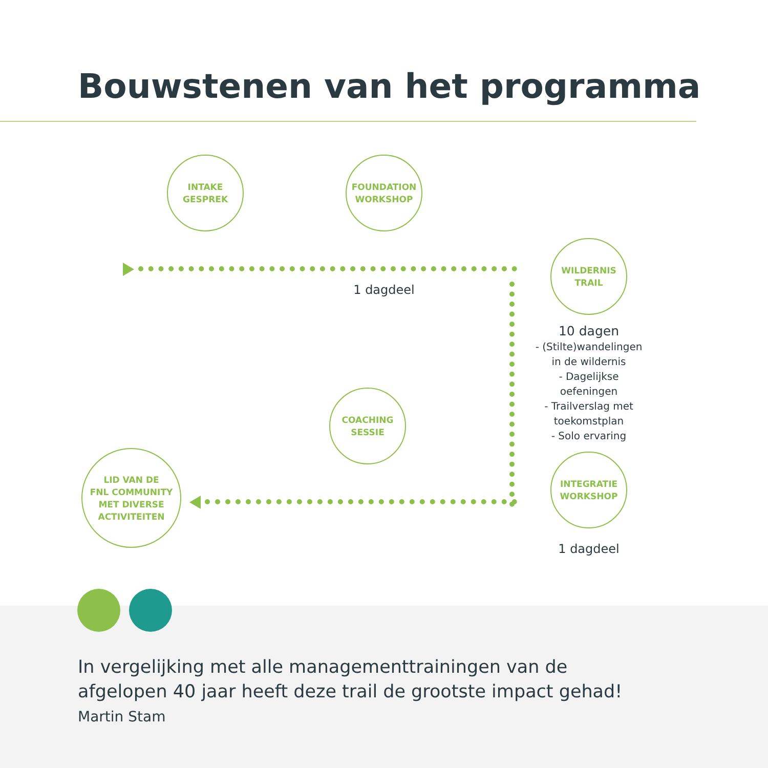Bouwstenen van het programma
INTAKE
GESPREK
FOUNDATION
WORKSHOP
1 dagdeel
WILDERNIS
TRAIL
10 dagen
- (Stilte)wandelingen
in de wildernis
- Dagelijkse
oefeningen
- Trailverslag met
toekomstplan
- Solo ervaring
COACHING
SESSIE
INTEGRATIE
WORKSHOP
1 dagdeel
LID VAN DE
FNL COMMUNITY
MET DIVERSE
ACTIVITEITEN
In vergelijking met alle managementtrainingen van de
afgelopen 40 jaar heeft deze trail de grootste impact gehad!
Martin Stam